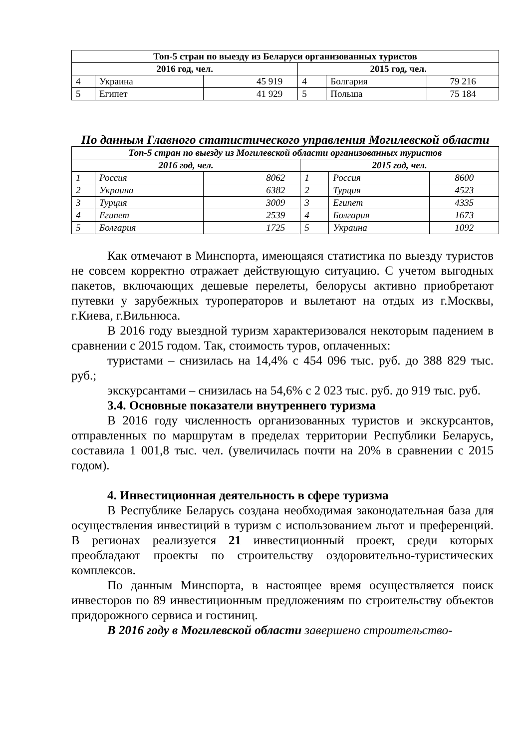| Топ-5 стран по выезду из Беларуси организованных туристов | | | | | |
| --- | --- | --- | --- | --- | --- |
| 2016 год, чел. | | | 2015 год, чел. | | |
| 4 | Украина | 45 919 | 4 | Болгария | 79 216 |
| 5 | Египет | 41 929 | 5 | Польша | 75 184 |
По данным Главного статистического управления Могилевской области
| Топ-5 стран по выезду из Могилевской области организованных туристов | | | | | |
| --- | --- | --- | --- | --- | --- |
| 2016 год, чел. | | | 2015 год, чел. | | |
| 1 | Россия | 8062 | 1 | Россия | 8600 |
| 2 | Украина | 6382 | 2 | Турция | 4523 |
| 3 | Турция | 3009 | 3 | Египет | 4335 |
| 4 | Египет | 2539 | 4 | Болгария | 1673 |
| 5 | Болгария | 1725 | 5 | Украина | 1092 |
Как отмечают в Минспорта, имеющаяся статистика по выезду туристов не совсем корректно отражает действующую ситуацию. С учетом выгодных пакетов, включающих дешевые перелеты, белорусы активно приобретают путевки у зарубежных туроператоров и вылетают на отдых из г.Москвы, г.Киева, г.Вильнюса.
В 2016 году выездной туризм характеризовался некоторым падением в сравнении с 2015 годом. Так, стоимость туров, оплаченных:
туристами – снизилась на 14,4% с 454 096 тыс. руб. до 388 829 тыс. руб.;
экскурсантами – снизилась на 54,6% с 2 023 тыс. руб. до 919 тыс. руб.
3.4. Основные показатели внутреннего туризма
В 2016 году численность организованных туристов и экскурсантов, отправленных по маршрутам в пределах территории Республики Беларусь, составила 1 001,8 тыс. чел. (увеличилась почти на 20% в сравнении с 2015 годом).
4. Инвестиционная деятельность в сфере туризма
В Республике Беларусь создана необходимая законодательная база для осуществления инвестиций в туризм с использованием льгот и преференций. В регионах реализуется 21 инвестиционный проект, среди которых преобладают проекты по строительству оздоровительно-туристических комплексов.
По данным Минспорта, в настоящее время осуществляется поиск инвесторов по 89 инвестиционным предложениям по строительству объектов придорожного сервиса и гостиниц.
В 2016 году в Могилевской области завершено строительство-